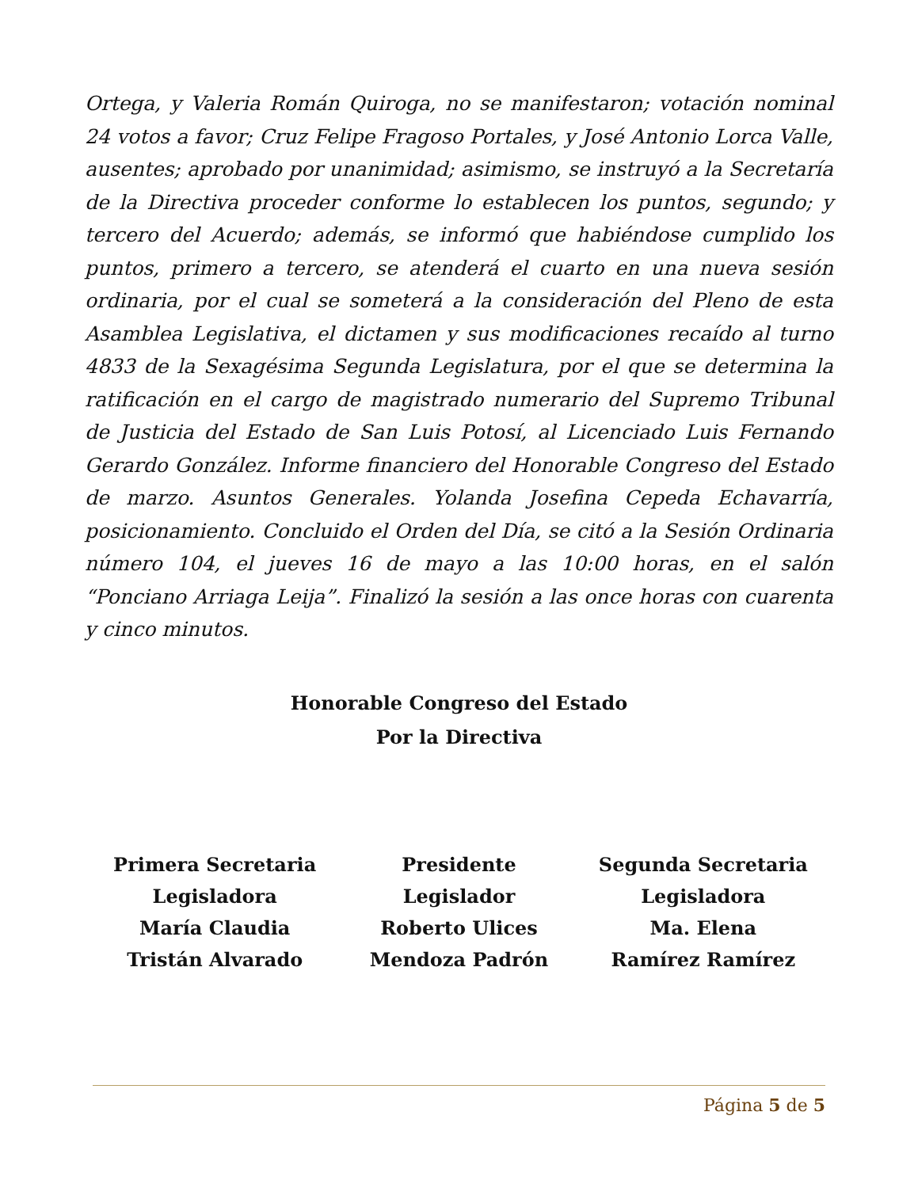Ortega, y Valeria Román Quiroga, no se manifestaron; votación nominal 24 votos a favor; Cruz Felipe Fragoso Portales, y José Antonio Lorca Valle, ausentes; aprobado por unanimidad; asimismo, se instruyó a la Secretaría de la Directiva proceder conforme lo establecen los puntos, segundo; y tercero del Acuerdo; además, se informó que habiéndose cumplido los puntos, primero a tercero, se atenderá el cuarto en una nueva sesión ordinaria, por el cual se someterá a la consideración del Pleno de esta Asamblea Legislativa, el dictamen y sus modificaciones recaído al turno 4833 de la Sexagésima Segunda Legislatura, por el que se determina la ratificación en el cargo de magistrado numerario del Supremo Tribunal de Justicia del Estado de San Luis Potosí, al Licenciado Luis Fernando Gerardo González. Informe financiero del Honorable Congreso del Estado de marzo. Asuntos Generales. Yolanda Josefina Cepeda Echavarría, posicionamiento. Concluido el Orden del Día, se citó a la Sesión Ordinaria número 104, el jueves 16 de mayo a las 10:00 horas, en el salón “Ponciano Arriaga Leija”. Finalizó la sesión a las once horas con cuarenta y cinco minutos.
Honorable Congreso del Estado
Por la Directiva
Primera Secretaria
Legisladora
María Claudia
Tristán Alvarado
Presidente
Legislador
Roberto Ulices
Mendoza Padrón
Segunda Secretaria
Legisladora
Ma. Elena
Ramírez Ramírez
Página 5 de 5